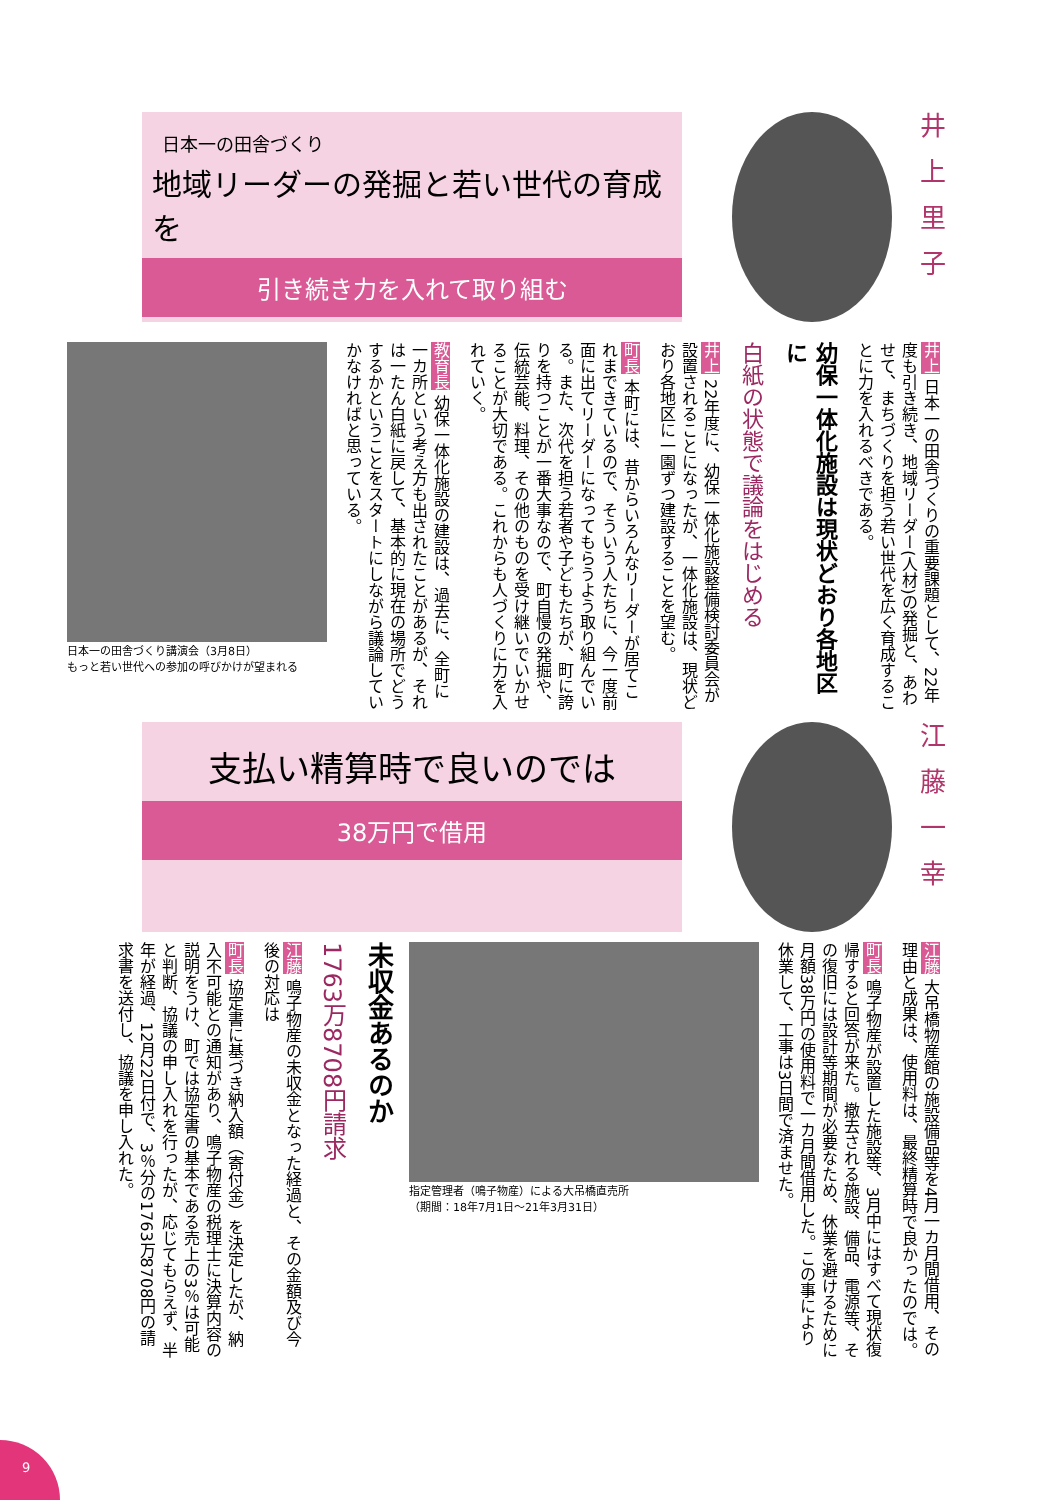日本一の田舎づくり
地域リーダーの発掘と若い世代の育成を
引き続き力を入れて取り組む
井上里子
井上 日本一の田舎づくりの重要課題として、22年度も引き続き、地域リーダー(人材)の発掘と、あわせて、まちづくりを担う若い世代を広く育成することに力を入れるべきである。
幼保一体化施設は現状どおり各地区に
白紙の状態で議論をはじめる
井上 22年度に、幼保一体化施設整備検討委員会が設置されることになったが、一体化施設は、現状どおり各地区に一園ずつ建設することを望む。
町長 本町には、昔からいろんなリーダーが居てこれまできているので、そういう人たちに、今一度前面に出てリーダーになってもらうよう取り組んでいる。また、次代を担う若者や子どもたちが、町に誇りを持つことが一番大事なので、町自慢の発掘や、伝統芸能、料理、その他のものを受け継いでいかせることが大切である。これからも人づくりに力を入れていく。
教育長 幼保一体化施設の建設は、過去に、全町に一カ所という考え方も出されたことがあるが、それは一たん白紙に戻して、基本的に現在の場所でどうするかということをスタートにしながら議論していかなければと思っている。
日本一の田舎づくり講演会（3月8日）
もっと若い世代への参加の呼びかけが望まれる
支払い精算時で良いのでは
38万円で借用
江藤一幸
江藤 大吊橋物産館の施設備品等を4月一カ月間借用、その理由と成果は、使用料は、最終精算時で良かったのでは。
町長 鳴子物産が設置した施設等、3月中にはすべて現状復帰すると回答が来た。撤去される施設、備品、電源等、その復旧には設計等期間が必要なため、休業を避けるために月額38万円の使用料で一カ月間借用した。この事により休業して、工事は3日間で済ませた。
指定管理者（鳴子物産）による大吊橋直売所
（期間：18年7月1日～21年3月31日）
未収金あるのか
1763万8708円請求
江藤 鳴子物産の未収金となった経過と、その金額及び今後の対応は
町長 協定書に基づき納入額（寄付金）を決定したが、納入不可能との通知があり、鳴子物産の税理士に決算内容の説明をうけ、町では協定書の基本である売上の3％は可能と判断、協議の申し入れを行ったが、応じてもらえず、半年が経過、12月22日付で、3％分の1763万8708円の請求書を送付し、協議を申し入れた。
9